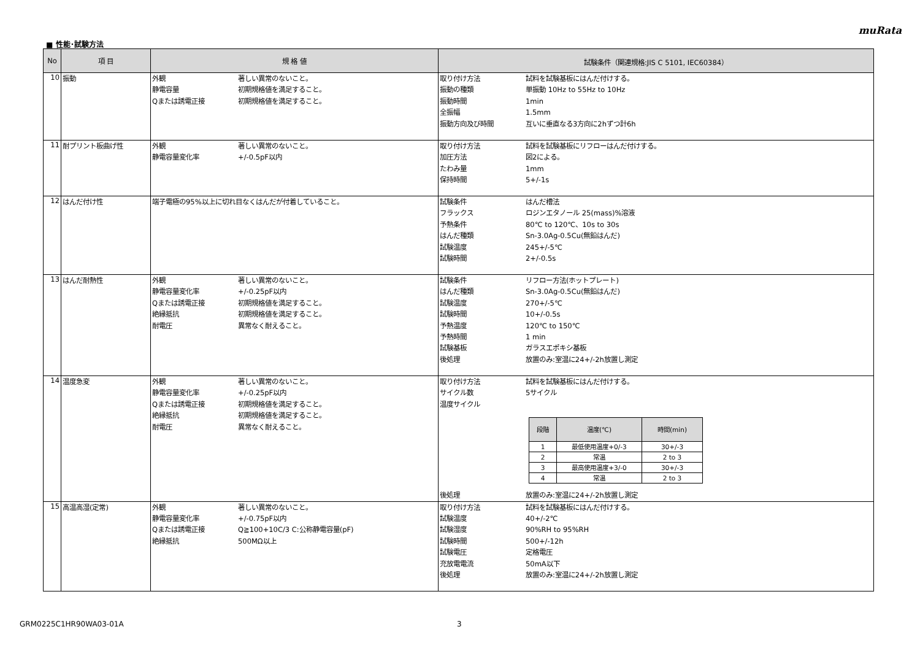muRata
■ 性能･試験方法
| No | 項 目 | 規 格 値 | 試験条件（関連規格:JIS C 5101, IEC60384） |
| --- | --- | --- | --- |
| 10 | 振動 | 外観 著しい異常のないこと。 静電容量 初期規格値を満足すること。 Qまたは誘電正接 初期規格値を満足すること。 | 取り付け方法 試料を試験基板にはんだ付けする。 振動の種類 単振動 10Hz to 55Hz to 10Hz 振動時間 1min 全振幅 1.5mm 振動方向及び時間 互いに垂直なる3方向に2hずつ計6h |
| 11 | 耐プリント板曲げ性 | 外観 著しい異常のないこと。 静電容量変化率 +/-0.5pF以内 | 取り付け方法 試料を試験基板にリフローはんだ付けする。 加圧方法 図2による。 たわみ量 1mm 保持時間 5+/-1s |
| 12 | はんだ付け性 | 端子電極の95%以上に切れ目なくはんだが付着していること。 | 試験条件 はんだ槽法 フラックス ロジンエタノール 25(mass)%溶液 予熱条件 80℃ to 120℃、10s to 30s はんだ種類 Sn-3.0Ag-0.5Cu(無鉛はんだ) 試験温度 245+/-5℃ 試験時間 2+/-0.5s |
| 13 | はんだ耐熱性 | 外観 著しい異常のないこと。 静電容量変化率 +/-0.25pF以内 Qまたは誘電正接 初期規格値を満足すること。 絶縁抵抗 初期規格値を満足すること。 耐電圧 異常なく耐えること。 | 試験条件 リフロー方法(ホットプレート) はんだ種類 Sn-3.0Ag-0.5Cu(無鉛はんだ) 試験温度 270+/-5℃ 試験時間 10+/-0.5s 予熱温度 120℃ to 150℃ 予熱時間 1 min 試験基板 ガラスエポキシ基板 後処理 放置のみ:室温に24+/-2h放置し測定 |
| 14 | 温度急変 | 外観 著しい異常のないこと。 静電容量変化率 +/-0.25pF以内 Qまたは誘電正接 初期規格値を満足すること。 絶縁抵抗 初期規格値を満足すること。 耐電圧 異常なく耐えること。 | 取り付け方法 試料を試験基板にはんだ付けする。 サイクル数 5サイクル 温度サイクル / 段階 / 温度(℃) / 時間(min) / / --- / --- / --- / / 1 / 最低使用温度+0/-3 / 30+/-3 / / 2 / 常温 / 2 to 3 / / 3 / 最高使用温度+3/-0 / 30+/-3 / / 4 / 常温 / 2 to 3 / 後処理 放置のみ:室温に24+/-2h放置し測定 |
| 15 | 高温高湿(定常) | 外観 著しい異常のないこと。 静電容量変化率 +/-0.75pF以内 Qまたは誘電正接 Q≧100+10C/3 C:公称静電容量(pF) 絶縁抵抗 500MΩ以上 | 取り付け方法 試料を試験基板にはんだ付けする。 試験温度 40+/-2℃ 試験湿度 90%RH to 95%RH 試験時間 500+/-12h 試験電圧 定格電圧 充放電電流 50mA以下 後処理 放置のみ:室温に24+/-2h放置し測定 |
GRM0225C1HR90WA03-01A 3